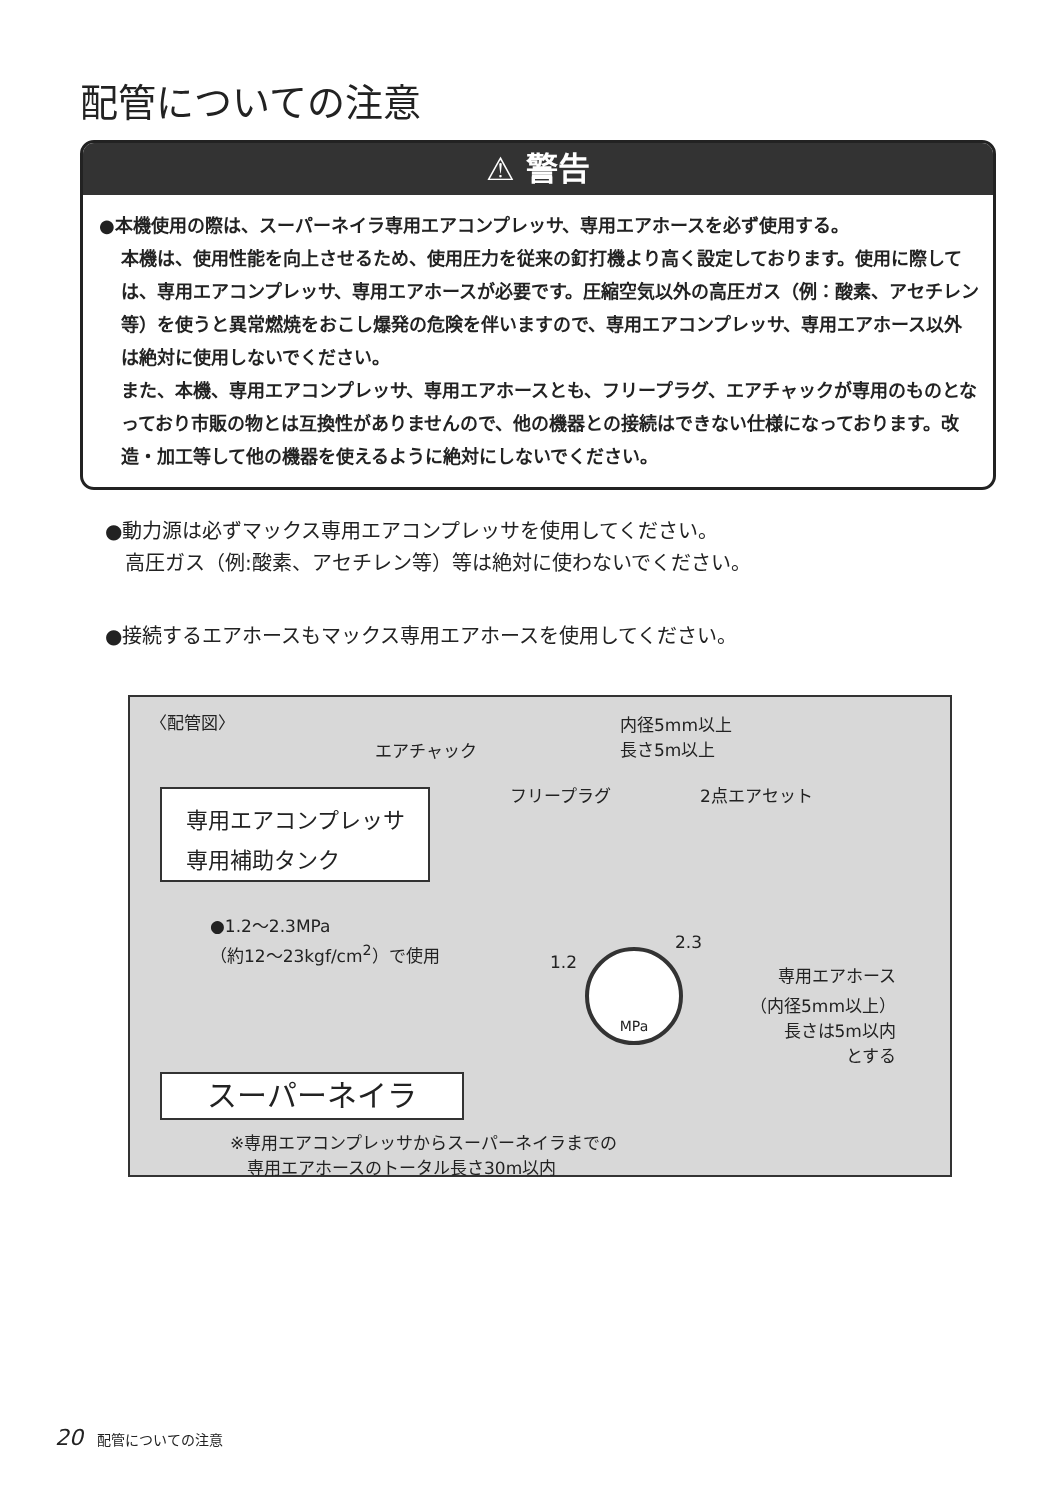配管についての注意
⚠ 警告
●本機使用の際は、スーパーネイラ専用エアコンプレッサ、専用エアホースを必ず使用する。
本機は、使用性能を向上させるため、使用圧力を従来の釘打機より高く設定しております。使用に際しては、専用エアコンプレッサ、専用エアホースが必要です。圧縮空気以外の高圧ガス（例：酸素、アセチレン等）を使うと異常燃焼をおこし爆発の危険を伴いますので、専用エアコンプレッサ、専用エアホース以外は絶対に使用しないでください。
また、本機、専用エアコンプレッサ、専用エアホースとも、フリープラグ、エアチャックが専用のものとなっており市販の物とは互換性がありませんので、他の機器との接続はできない仕様になっております。改造・加工等して他の機器を使えるように絶対にしないでください。
●動力源は必ずマックス専用エアコンプレッサを使用してください。
　高圧ガス（例:酸素、アセチレン等）等は絶対に使わないでください。
●接続するエアホースもマックス専用エアホースを使用してください。
〈配管図〉
内径5mm以上
長さ5m以上
エアチャック
フリープラグ 2点エアセット
専用エアコンプレッサ
専用補助タンク
●1.2〜2.3MPa
（約12〜23kgf/cm<sup>2</sup>）で使用
1.2
2.3
MPa
専用エアホース
（内径5mm以上）
長さは5m以内
とする
スーパーネイラ
※専用エアコンプレッサからスーパーネイラまでの
　専用エアホースのトータル長さ30m以内
20 配管についての注意